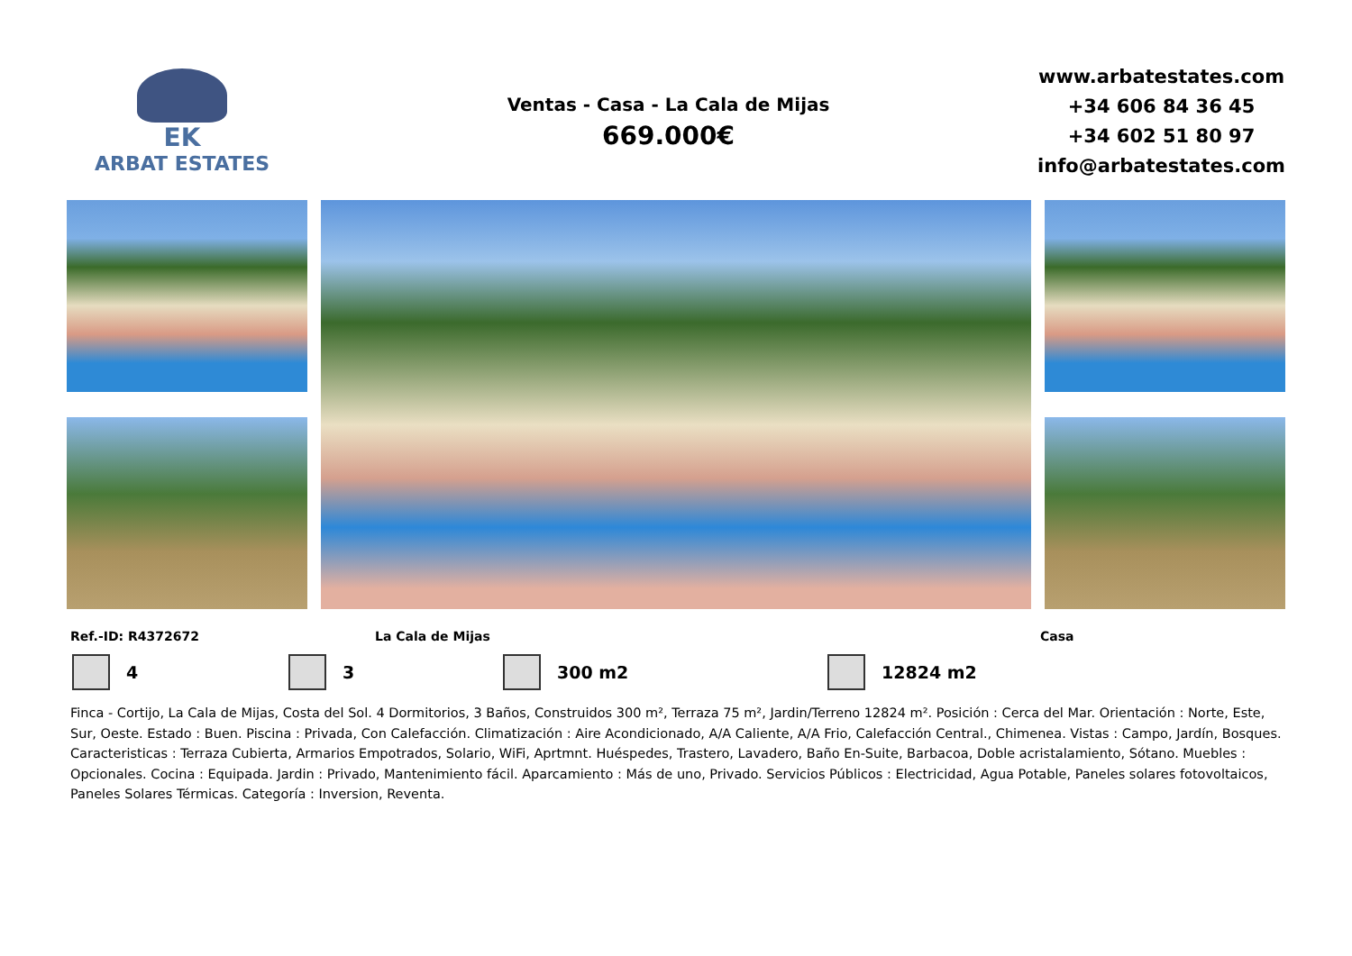EK
ARBAT ESTATES
Ventas - Casa - La Cala de Mijas
669.000€
www.arbatestates.com
+34 606 84 36 45
+34 602 51 80 97
info@arbatestates.com
Ref.-ID: R4372672 La Cala de Mijas Casa
4 3 300 m2 12824 m2
Finca - Cortijo, La Cala de Mijas, Costa del Sol. 4 Dormitorios, 3 Baños, Construidos 300 m², Terraza 75 m², Jardin/Terreno 12824 m². Posición : Cerca del Mar. Orientación : Norte, Este, Sur, Oeste. Estado : Buen. Piscina : Privada, Con Calefacción. Climatización : Aire Acondicionado, A/A Caliente, A/A Frio, Calefacción Central., Chimenea. Vistas : Campo, Jardín, Bosques. Caracteristicas : Terraza Cubierta, Armarios Empotrados, Solario, WiFi, Aprtmnt. Huéspedes, Trastero, Lavadero, Baño En-Suite, Barbacoa, Doble acristalamiento, Sótano. Muebles : Opcionales. Cocina : Equipada. Jardin : Privado, Mantenimiento fácil. Aparcamiento : Más de uno, Privado. Servicios Públicos : Electricidad, Agua Potable, Paneles solares fotovoltaicos, Paneles Solares Térmicas. Categoría : Inversion, Reventa.